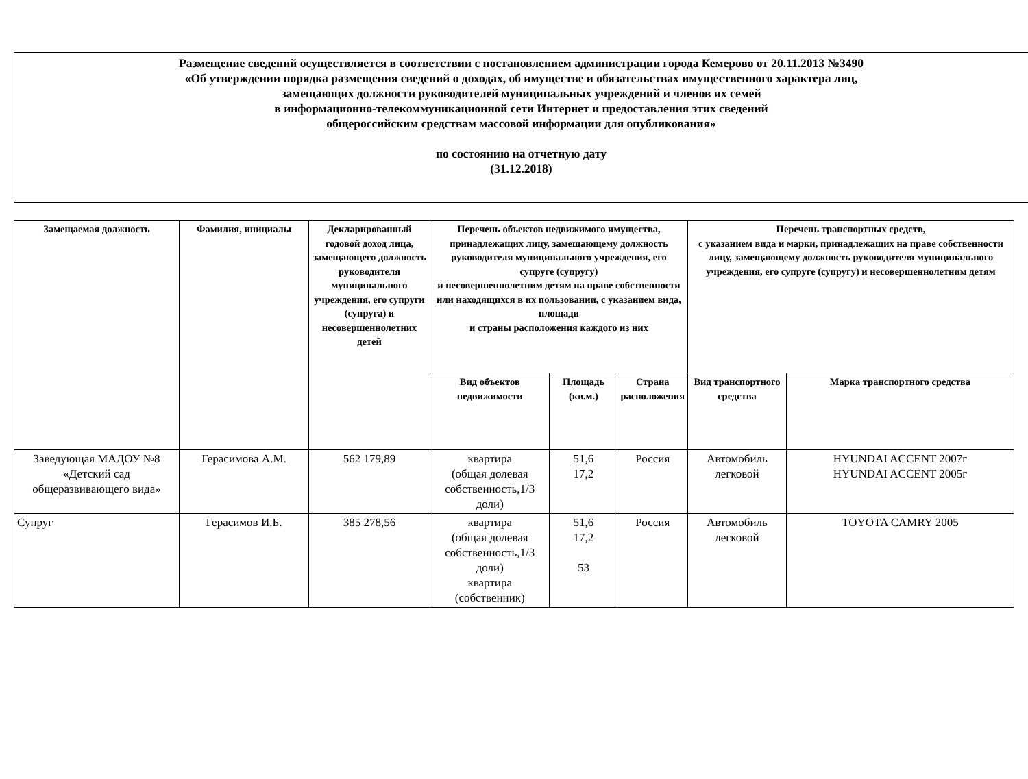Размещение сведений осуществляется в соответствии с постановлением администрации города Кемерово от 20.11.2013 №3490
«Об утверждении порядка размещения сведений о доходах, об имуществе и обязательствах имущественного характера лиц,
замещающих должности руководителей муниципальных учреждений и членов их семей
в информационно-телекоммуникационной сети Интернет и предоставления этих сведений
общероссийским средствам массовой информации для опубликования»
по состоянию на отчетную дату
(31.12.2018)
| Замещаемая должность | Фамилия, инициалы | Декларированный годовой доход лица, замещающего должность руководителя муниципального учреждения, его супруги (супруга) и несовершеннолетних детей | Перечень объектов недвижимого имущества, принадлежащих лицу, замещающему должность руководителя муниципального учреждения, его супруге (супругу) и несовершеннолетним детям на праве собственности или находящихся в их пользовании, с указанием вида, площади и страны расположения каждого из них | | | Перечень транспортных средств, с указанием вида и марки, принадлежащих на праве собственности лицу, замещающему должность руководителя муниципального учреждения, его супруге (супругу) и несовершеннолетним детям | |
| --- | --- | --- | --- | --- | --- | --- | --- |
| | | | Вид объектов недвижимости | Площадь (кв.м.) | Страна расположения | Вид транспортного средства | Марка транспортного средства |
| Заведующая МАДОУ №8 «Детский сад общеразвивающего вида» | Герасимова А.М. | 562 179,89 | квартира (общая долевая собственность,1/3 доли) | 51,6 17,2 | Россия | Автомобиль легковой | HYUNDAI ACCENT 2007г HYUNDAI ACCENT 2005г |
| Супруг | Герасимов И.Б. | 385 278,56 | квартира (общая долевая собственность,1/3 доли) квартира (собственник) | 51,6 17,2 53 | Россия | Автомобиль легковой | TOYOTA CAMRY 2005 |